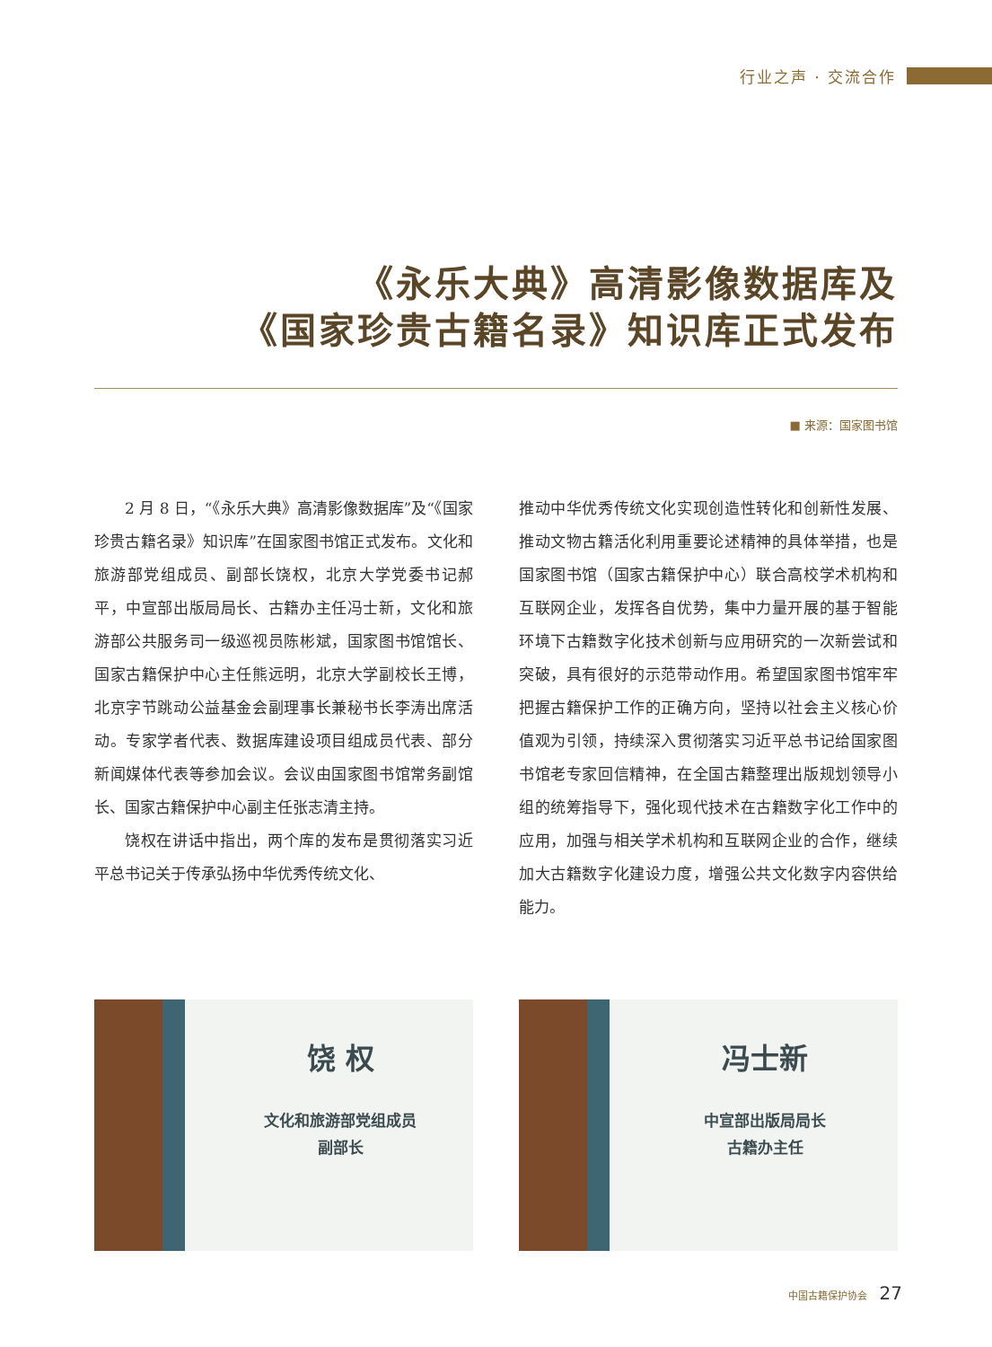行业之声 · 交流合作
《永乐大典》高清影像数据库及
《国家珍贵古籍名录》知识库正式发布
■ 来源：国家图书馆
2 月 8 日，“《永乐大典》高清影像数据库”及“《国家珍贵古籍名录》知识库”在国家图书馆正式发布。文化和旅游部党组成员、副部长饶权，北京大学党委书记郝平，中宣部出版局局长、古籍办主任冯士新，文化和旅游部公共服务司一级巡视员陈彬斌，国家图书馆馆长、国家古籍保护中心主任熊远明，北京大学副校长王博，北京字节跳动公益基金会副理事长兼秘书长李涛出席活动。专家学者代表、数据库建设项目组成员代表、部分新闻媒体代表等参加会议。会议由国家图书馆常务副馆长、国家古籍保护中心副主任张志清主持。
饶权在讲话中指出，两个库的发布是贯彻落实习近平总书记关于传承弘扬中华优秀传统文化、
推动中华优秀传统文化实现创造性转化和创新性发展、推动文物古籍活化利用重要论述精神的具体举措，也是国家图书馆（国家古籍保护中心）联合高校学术机构和互联网企业，发挥各自优势，集中力量开展的基于智能环境下古籍数字化技术创新与应用研究的一次新尝试和突破，具有很好的示范带动作用。希望国家图书馆牢牢把握古籍保护工作的正确方向，坚持以社会主义核心价值观为引领，持续深入贯彻落实习近平总书记给国家图书馆老专家回信精神，在全国古籍整理出版规划领导小组的统筹指导下，强化现代技术在古籍数字化工作中的应用，加强与相关学术机构和互联网企业的合作，继续加大古籍数字化建设力度，增强公共文化数字内容供给能力。
饶 权
文化和旅游部党组成员
副部长
冯士新
中宣部出版局局长
古籍办主任
中国古籍保护协会 27